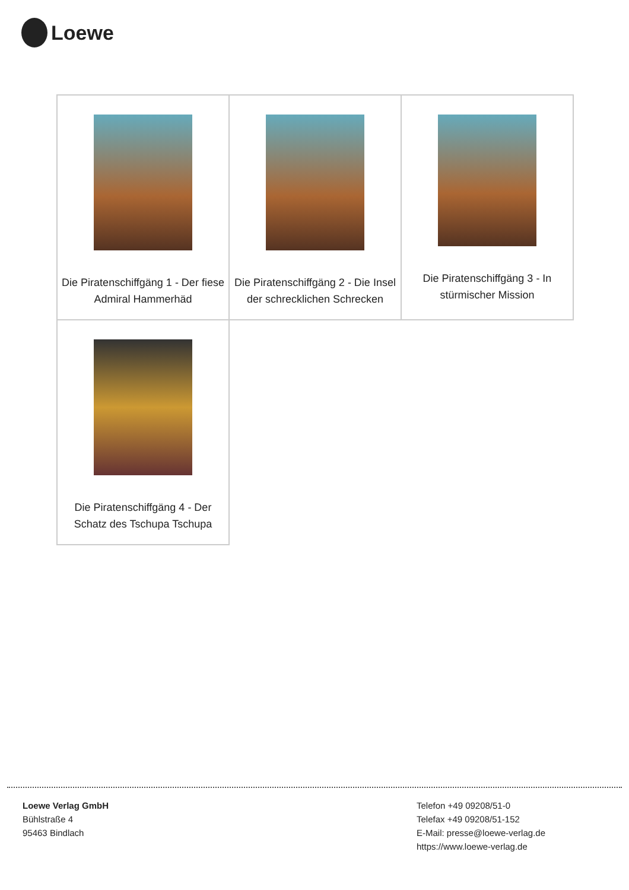Loewe
| Die Piratenschiffgäng 1 - Der fiese Admiral Hammerhäd | Die Piratenschiffgäng 2 - Die Insel der schrecklichen Schrecken | Die Piratenschiffgäng 3 - In stürmischer Mission |
| Die Piratenschiffgäng 4 - Der Schatz des Tschupa Tschupa | | |
Loewe Verlag GmbH
Bühlstraße 4
95463 Bindlach
Telefon +49 09208/51-0
Telefax +49 09208/51-152
E-Mail: presse@loewe-verlag.de
https://www.loewe-verlag.de